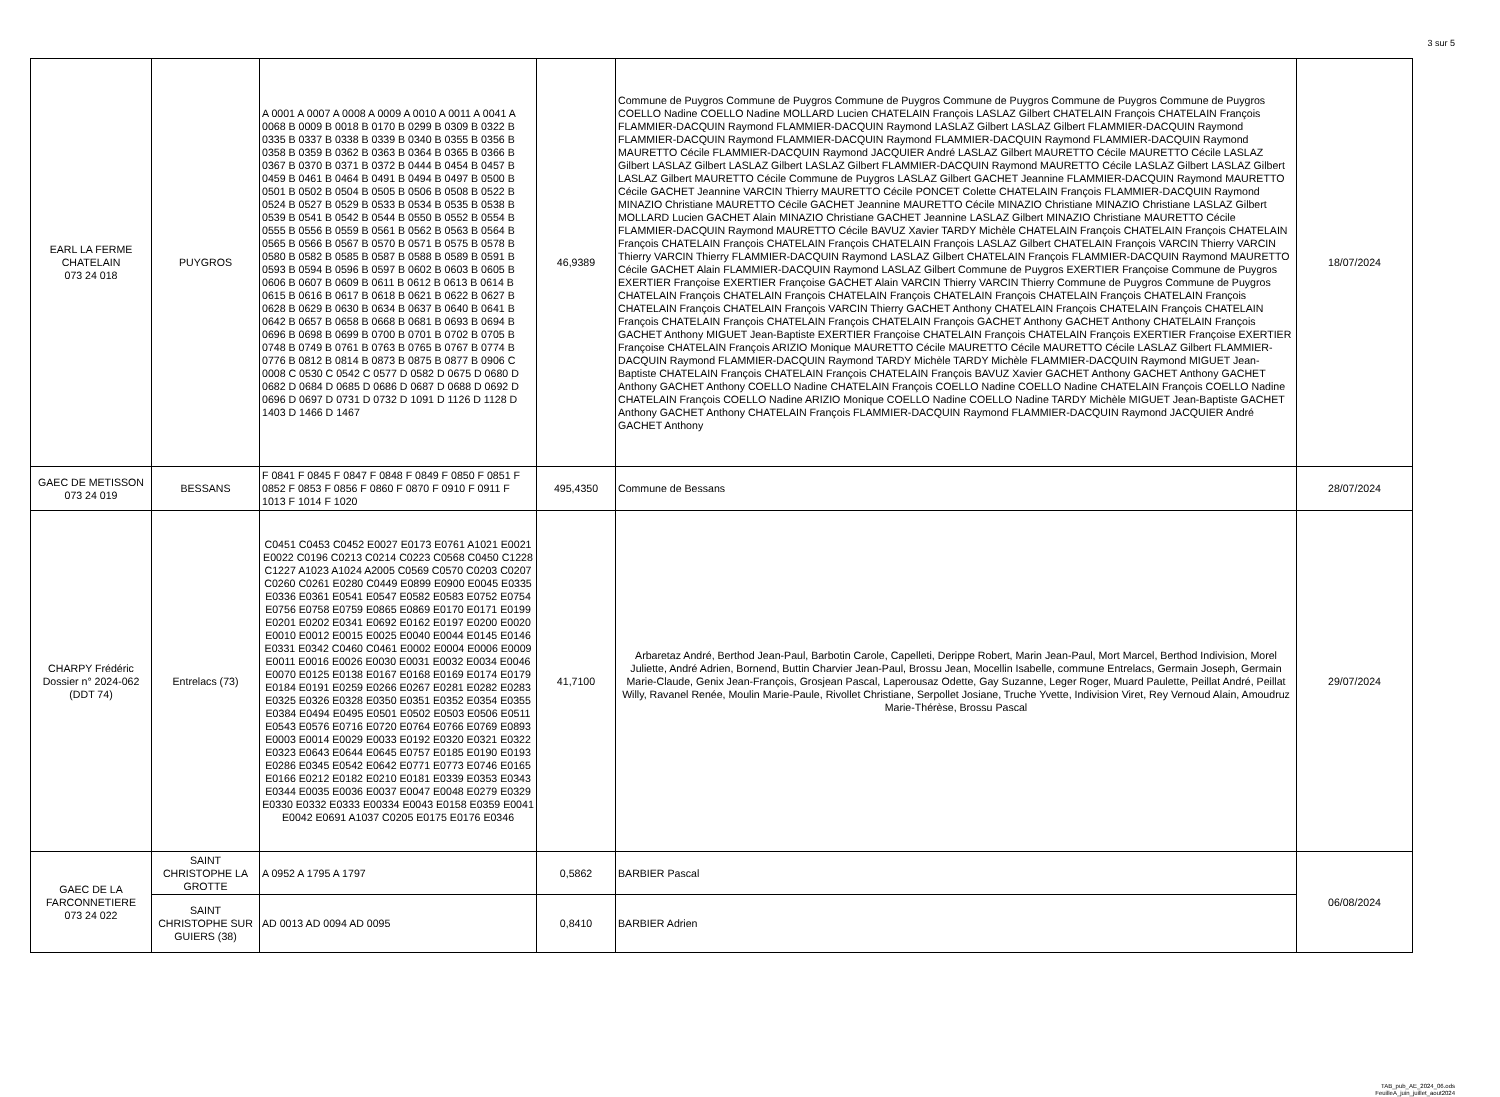3 sur 5
| EARL LA FERME CHATELAIN 073 24 018 | PUYGROS | A 0001 A 0007 A 0008 A 0009 A 0010 A 0011 A 0041 A 0068 B 0009 B 0018 B 0170 B 0299 B 0309 B 0322 B 0335 B 0337 B 0338 B 0339 B 0340 B 0355 B 0356 B 0358 B 0359 B 0362 B 0363 B 0364 B 0365 B 0366 B 0367 B 0370 B 0371 B 0372 B 0444 B 0454 B 0457 B 0459 B 0461 B 0464 B 0491 B 0494 B 0497 B 0500 B 0501 B 0502 B 0504 B 0505 B 0506 B 0508 B 0522 B 0524 B 0527 B 0529 B 0533 B 0534 B 0535 B 0538 B 0539 B 0541 B 0542 B 0544 B 0550 B 0552 B 0554 B 0555 B 0556 B 0559 B 0561 B 0562 B 0563 B 0564 B 0565 B 0566 B 0567 B 0570 B 0571 B 0575 B 0578 B 0580 B 0582 B 0585 B 0587 B 0588 B 0589 B 0591 B 0593 B 0594 B 0596 B 0597 B 0602 B 0603 B 0605 B 0606 B 0607 B 0609 B 0611 B 0612 B 0613 B 0614 B 0615 B 0616 B 0617 B 0618 B 0621 B 0622 B 0627 B 0628 B 0629 B 0630 B 0634 B 0637 B 0640 B 0641 B 0642 B 0657 B 0658 B 0668 B 0681 B 0693 B 0694 B 0696 B 0698 B 0699 B 0700 B 0701 B 0702 B 0705 B 0748 B 0749 B 0761 B 0763 B 0765 B 0767 B 0774 B 0776 B 0812 B 0814 B 0873 B 0875 B 0877 B 0906 C 0008 C 0530 C 0542 C 0577 D 0582 D 0675 D 0680 D 0682 D 0684 D 0685 D 0686 D 0687 D 0688 D 0692 D 0696 D 0697 D 0731 D 0732 D 1091 D 1126 D 1128 D 1403 D 1466 D 1467 | 46,9389 | Commune de Puygros Commune de Puygros Commune de Puygros Commune de Puygros Commune de Puygros Commune de Puygros COELLO Nadine COELLO Nadine MOLLARD Lucien CHATELAIN François LASLAZ Gilbert CHATELAIN François CHATELAIN François FLAMMIER-DACQUIN Raymond FLAMMIER-DACQUIN Raymond LASLAZ Gilbert LASLAZ Gilbert FLAMMIER-DACQUIN Raymond FLAMMIER-DACQUIN Raymond FLAMMIER-DACQUIN Raymond FLAMMIER-DACQUIN Raymond FLAMMIER-DACQUIN Raymond MAURETTO Cécile FLAMMIER-DACQUIN Raymond JACQUIER André LASLAZ Gilbert MAURETTO Cécile MAURETTO Cécile LASLAZ Gilbert LASLAZ Gilbert LASLAZ Gilbert LASLAZ Gilbert FLAMMIER-DACQUIN Raymond MAURETTO Cécile LASLAZ Gilbert LASLAZ Gilbert LASLAZ Gilbert MAURETTO Cécile Commune de Puygros LASLAZ Gilbert GACHET Jeannine FLAMMIER-DACQUIN Raymond MAURETTO Cécile GACHET Jeannine VARCIN Thierry MAURETTO Cécile PONCET Colette CHATELAIN François FLAMMIER-DACQUIN Raymond MINAZIO Christiane MAURETTO Cécile GACHET Jeannine MAURETTO Cécile MINAZIO Christiane MINAZIO Christiane LASLAZ Gilbert MOLLARD Lucien GACHET Alain MINAZIO Christiane GACHET Jeannine LASLAZ Gilbert MINAZIO Christiane MAURETTO Cécile FLAMMIER-DACQUIN Raymond MAURETTO Cécile BAVUZ Xavier TARDY Michèle CHATELAIN François CHATELAIN François CHATELAIN François CHATELAIN François CHATELAIN François CHATELAIN François LASLAZ Gilbert CHATELAIN François VARCIN Thierry VARCIN Thierry VARCIN Thierry FLAMMIER-DACQUIN Raymond LASLAZ Gilbert CHATELAIN François FLAMMIER-DACQUIN Raymond MAURETTO Cécile GACHET Alain FLAMMIER-DACQUIN Raymond LASLAZ Gilbert Commune de Puygros EXERTIER Françoise Commune de Puygros EXERTIER Françoise EXERTIER Françoise GACHET Alain VARCIN Thierry VARCIN Thierry Commune de Puygros Commune de Puygros CHATELAIN François CHATELAIN François CHATELAIN François CHATELAIN François CHATELAIN François CHATELAIN François CHATELAIN François CHATELAIN François VARCIN Thierry GACHET Anthony CHATELAIN François CHATELAIN François CHATELAIN François CHATELAIN François CHATELAIN François CHATELAIN François GACHET Anthony GACHET Anthony CHATELAIN François GACHET Anthony MIGUET Jean-Baptiste EXERTIER Françoise CHATELAIN François CHATELAIN François EXERTIER Françoise EXERTIER Françoise CHATELAIN François ARIZIO Monique MAURETTO Cécile MAURETTO Cécile MAURETTO Cécile LASLAZ Gilbert FLAMMIER-DACQUIN Raymond FLAMMIER-DACQUIN Raymond TARDY Michèle TARDY Michèle FLAMMIER-DACQUIN Raymond MIGUET Jean-Baptiste CHATELAIN François CHATELAIN François CHATELAIN François BAVUZ Xavier GACHET Anthony GACHET Anthony GACHET Anthony GACHET Anthony COELLO Nadine CHATELAIN François COELLO Nadine COELLO Nadine CHATELAIN François COELLO Nadine CHATELAIN François COELLO Nadine ARIZIO Monique COELLO Nadine COELLO Nadine TARDY Michèle MIGUET Jean-Baptiste GACHET Anthony GACHET Anthony CHATELAIN François FLAMMIER-DACQUIN Raymond FLAMMIER-DACQUIN Raymond JACQUIER André GACHET Anthony | 18/07/2024 |
| GAEC DE METISSON 073 24 019 | BESSANS | F 0841 F 0845 F 0847 F 0848 F 0849 F 0850 F 0851 F 0852 F 0853 F 0856 F 0860 F 0870 F 0910 F 0911 F 1013 F 1014 F 1020 | 495,4350 | Commune de Bessans | 28/07/2024 |
| CHARPY Frédéric Dossier n° 2024-062 (DDT 74) | Entrelacs (73) | C0451 C0453 C0452 E0027 E0173 E0761 A1021 E0021 E0022 C0196 C0213 C0214 C0223 C0568 C0450 C1228 C1227 A1023 A1024 A2005 C0569 C0570 C0203 C0207 C0260 C0261 E0280 C0449 E0899 E0900 E0045 E0335 E0336 E0361 E0541 E0547 E0582 E0583 E0752 E0754 E0756 E0758 E0759 E0865 E0869 E0170 E0171 E0199 E0201 E0202 E0341 E0692 E0162 E0197 E0200 E0020 E0010 E0012 E0015 E0025 E0040 E0044 E0145 E0146 E0331 E0342 C0460 C0461 E0002 E0004 E0006 E0009 E0011 E0016 E0026 E0030 E0031 E0032 E0034 E0046 E0070 E0125 E0138 E0167 E0168 E0169 E0174 E0179 E0184 E0191 E0259 E0266 E0267 E0281 E0282 E0283 E0325 E0326 E0328 E0350 E0351 E0352 E0354 E0355 E0384 E0494 E0495 E0501 E0502 E0503 E0506 E0511 E0543 E0576 E0716 E0720 E0764 E0766 E0769 E0893 E0003 E0014 E0029 E0033 E0192 E0320 E0321 E0322 E0323 E0643 E0644 E0645 E0757 E0185 E0190 E0193 E0286 E0345 E0542 E0642 E0771 E0773 E0746 E0165 E0166 E0212 E0182 E0210 E0181 E0339 E0353 E0343 E0344 E0035 E0036 E0037 E0047 E0048 E0279 E0329 E0330 E0332 E0333 E00334 E0043 E0158 E0359 E0041 E0042 E0691 A1037 C0205 E0175 E0176 E0346 | 41,7100 | Arbaretaz André, Berthod Jean-Paul, Barbotin Carole, Capelleti, Derippe Robert, Marin Jean-Paul, Mort Marcel, Berthod Indivision, Morel Juliette, André Adrien, Bornend, Buttin Charvier Jean-Paul, Brossu Jean, Mocellin Isabelle, commune Entrelacs, Germain Joseph, Germain Marie-Claude, Genix Jean-François, Grosjean Pascal, Laperousaz Odette, Gay Suzanne, Leger Roger, Muard Paulette, Peillat André, Peillat Willy, Ravanel Renée, Moulin Marie-Paule, Rivollet Christiane, Serpollet Josiane, Truche Yvette, Indivision Viret, Rey Vernoud Alain, Amoudruz Marie-Thérèse, Brossu Pascal | 29/07/2024 |
| GAEC DE LA FARCONNETIERE 073 24 022 | SAINT CHRISTOPHE LA GROTTE | A 0952 A 1795 A 1797 | 0,5862 | BARBIER Pascal | 06/08/2024 |
| | SAINT CHRISTOPHE SUR GUIERS (38) | AD 0013 AD 0094 AD 0095 | 0,8410 | BARBIER Adrien | |
TAB_pub_AE_2024_06.ods
FeuilleA_juin_juillet_aout2024